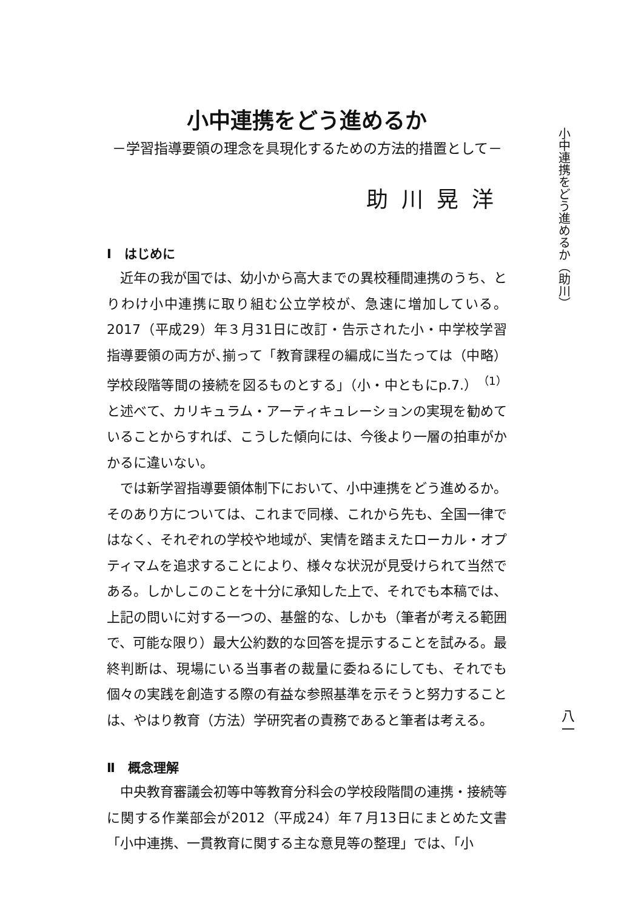小中連携をどう進めるか
－学習指導要領の理念を具現化するための方法的措置として－
助川晃洋
Ⅰ　はじめに
近年の我が国では、幼小から高大までの異校種間連携のうち、とりわけ小中連携に取り組む公立学校が、急速に増加している。2017（平成29）年３月31日に改訂・告示された小・中学校学習指導要領の両方が､揃って「教育課程の編成に当たっては（中略）学校段階等間の接続を図るものとする」（小・中ともにp.7.）<sup>（1）</sup>と述べて、カリキュラム・アーティキュレーションの実現を勧めていることからすれば、こうした傾向には、今後より一層の拍車がかかるに違いない。
では新学習指導要領体制下において、小中連携をどう進めるか。そのあり方については、これまで同様、これから先も、全国一律ではなく、それぞれの学校や地域が、実情を踏まえたローカル・オプティマムを追求することにより、様々な状況が見受けられて当然である。しかしこのことを十分に承知した上で、それでも本稿では、上記の問いに対する一つの、基盤的な、しかも（筆者が考える範囲で、可能な限り）最大公約数的な回答を提示することを試みる。最終判断は、現場にいる当事者の裁量に委ねるにしても、それでも個々の実践を創造する際の有益な参照基準を示そうと努力することは、やはり教育（方法）学研究者の責務であると筆者は考える。
Ⅱ　概念理解
中央教育審議会初等中等教育分科会の学校段階間の連携・接続等に関する作業部会が2012（平成24）年７月13日にまとめた文書「小中連携、一貫教育に関する主な意見等の整理」では、「小
小中連携をどう進めるか（助川）
八一